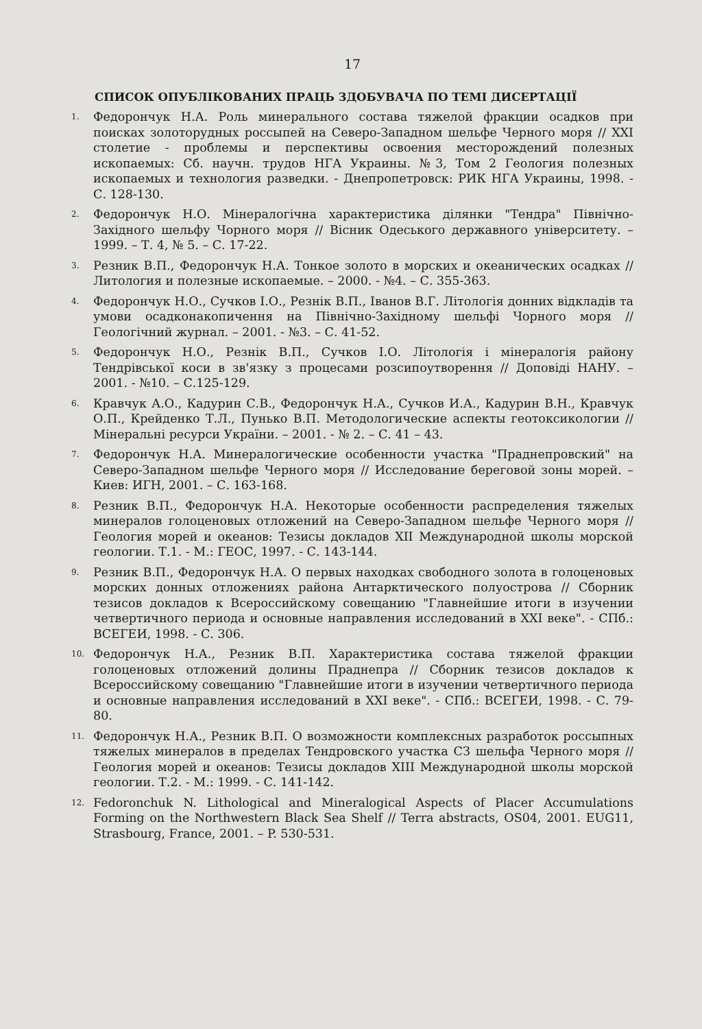17
СПИСОК ОПУБЛІКОВАНИХ ПРАЦЬ ЗДОБУВАЧА ПО ТЕМІ ДИСЕРТАЦІЇ
1. Федорончук Н.А. Роль минерального состава тяжелой фракции осадков при поисках золоторудных россыпей на Северо-Западном шельфе Черного моря // XXI столетие - проблемы и перспективы освоения месторождений полезных ископаемых: Сб. научн. трудов НГА Украины. №3, Том 2 Геология полезных ископаемых и технология разведки. - Днепропетровск: РИК НГА Украины, 1998. - С. 128-130.
2. Федорончук Н.О. Мінералогічна характеристика ділянки "Тендра" Північно-Західного шельфу Чорного моря // Вісник Одеського державного університету. – 1999. – Т. 4, № 5. – С. 17-22.
3. Резник В.П., Федорончук Н.А. Тонкое золото в морских и океанических осадках // Литология и полезные ископаемые. – 2000. - №4. – С. 355-363.
4. Федорончук Н.О., Сучков І.О., Резнік В.П., Іванов В.Г. Літологія донних відкладів та умови осадконакопичення на Північно-Західному шельфі Чорного моря // Геологічний журнал. – 2001. - №3. – С. 41-52.
5. Федорончук Н.О., Резнік В.П., Сучков І.О. Літологія і мінералогія району Тендрівської коси в зв'язку з процесами розсипоутворення // Доповіді НАНУ. – 2001. - №10. – С.125-129.
6. Кравчук А.О., Кадурин С.В., Федорончук Н.А., Сучков И.А., Кадурин В.Н., Кравчук О.П., Крейденко Т.Л., Пунько В.П. Методологические аспекты геотоксикологии // Мінеральні ресурси України. – 2001. - № 2. – С. 41 – 43.
7. Федорончук Н.А. Минералогические особенности участка "Праднепровский" на Северо-Западном шельфе Черного моря // Исследование береговой зоны морей. – Киев: ИГН, 2001. – С. 163-168.
8. Резник В.П., Федорончук Н.А. Некоторые особенности распределения тяжелых минералов голоценовых отложений на Северо-Западном шельфе Черного моря // Геология морей и океанов: Тезисы докладов XII Международной школы морской геологии. Т.1. - М.: ГЕОС, 1997. - С. 143-144.
9. Резник В.П., Федорончук Н.А. О первых находках свободного золота в голоценовых морских донных отложениях района Антарктического полуострова // Сборник тезисов докладов к Всероссийскому совещанию "Главнейшие итоги в изучении четвертичного периода и основные направления исследований в XXI веке". - СПб.: ВСЕГЕИ, 1998. - С. 306.
10. Федорончук Н.А., Резник В.П. Характеристика состава тяжелой фракции голоценовых отложений долины Праднепра // Сборник тезисов докладов к Всероссийскому совещанию "Главнейшие итоги в изучении четвертичного периода и основные направления исследований в XXI веке". - СПб.: ВСЕГЕИ, 1998. - С. 79-80.
11. Федорончук Н.А., Резник В.П. О возможности комплексных разработок россыпных тяжелых минералов в пределах Тендровского участка СЗ шельфа Черного моря // Геология морей и океанов: Тезисы докладов XIII Международной школы морской геологии. Т.2. - М.: 1999. - С. 141-142.
12. Fedoronchuk N. Lithological and Mineralogical Aspects of Placer Accumulations Forming on the Northwestern Black Sea Shelf // Terra abstracts, OS04, 2001. EUG11, Strasbourg, France, 2001. – P. 530-531.